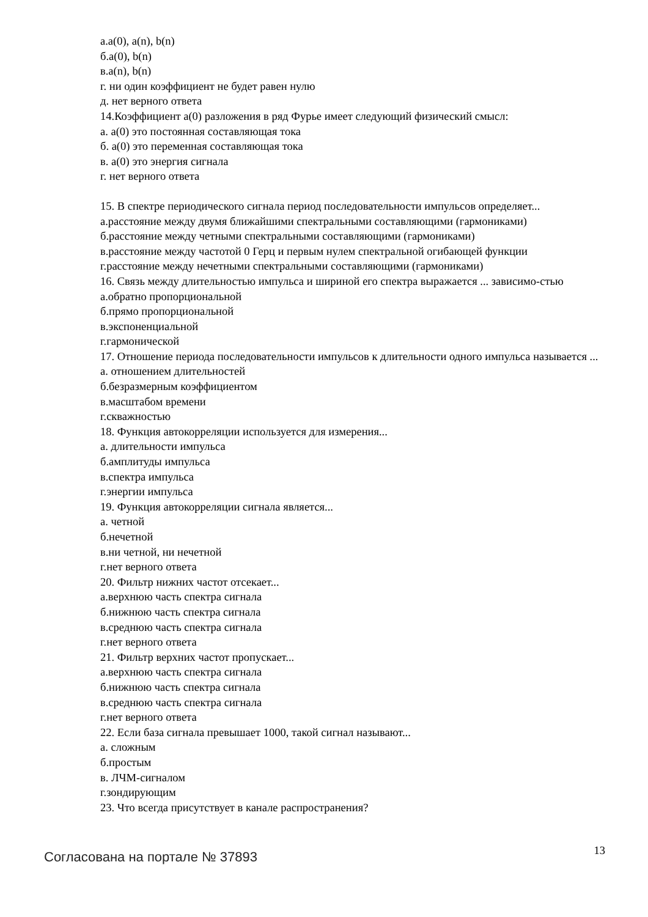а.a(0), a(n), b(n)
б.a(0), b(n)
в.a(n), b(n)
г. ни один коэффициент не будет равен нулю
д. нет верного ответа
14.Коэффициент a(0) разложения в ряд Фурье имеет следующий физический смысл:
а. a(0) это постоянная составляющая тока
б. a(0) это переменная составляющая тока
в. a(0) это энергия сигнала
г. нет верного ответа
15. В спектре периодического сигнала период последовательности импульсов определяет...
а.расстояние между двумя ближайшими спектральными составляющими (гармониками)
б.расстояние между четными спектральными составляющими (гармониками)
в.расстояние между частотой 0 Герц и первым нулем спектральной огибающей функции
г.расстояние между нечетными спектральными составляющими (гармониками)
16. Связь между длительностью импульса и шириной его спектра выражается ... зависимо-стью
а.обратно пропорциональной
б.прямо пропорциональной
в.экспоненциальной
г.гармонической
17. Отношение периода последовательности импульсов к длительности одного импульса называется ...
а. отношением длительностей
б.безразмерным коэффициентом
в.масштабом времени
г.скважностью
18. Функция автокорреляции используется для измерения...
а. длительности импульса
б.амплитуды импульса
в.спектра импульса
г.энергии импульса
19. Функция автокорреляции сигнала является...
а. четной
б.нечетной
в.ни четной, ни нечетной
г.нет верного ответа
20. Фильтр нижних частот отсекает...
а.верхнюю часть спектра сигнала
б.нижнюю часть спектра сигнала
в.среднюю часть спектра сигнала
г.нет верного ответа
21. Фильтр верхних частот пропускает...
а.верхнюю часть спектра сигнала
б.нижнюю часть спектра сигнала
в.среднюю часть спектра сигнала
г.нет верного ответа
22. Если база сигнала превышает 1000, такой сигнал называют...
а. сложным
б.простым
в. ЛЧМ-сигналом
г.зондирующим
23. Что всегда присутствует в канале распространения?
Согласована на портале № 37893 13